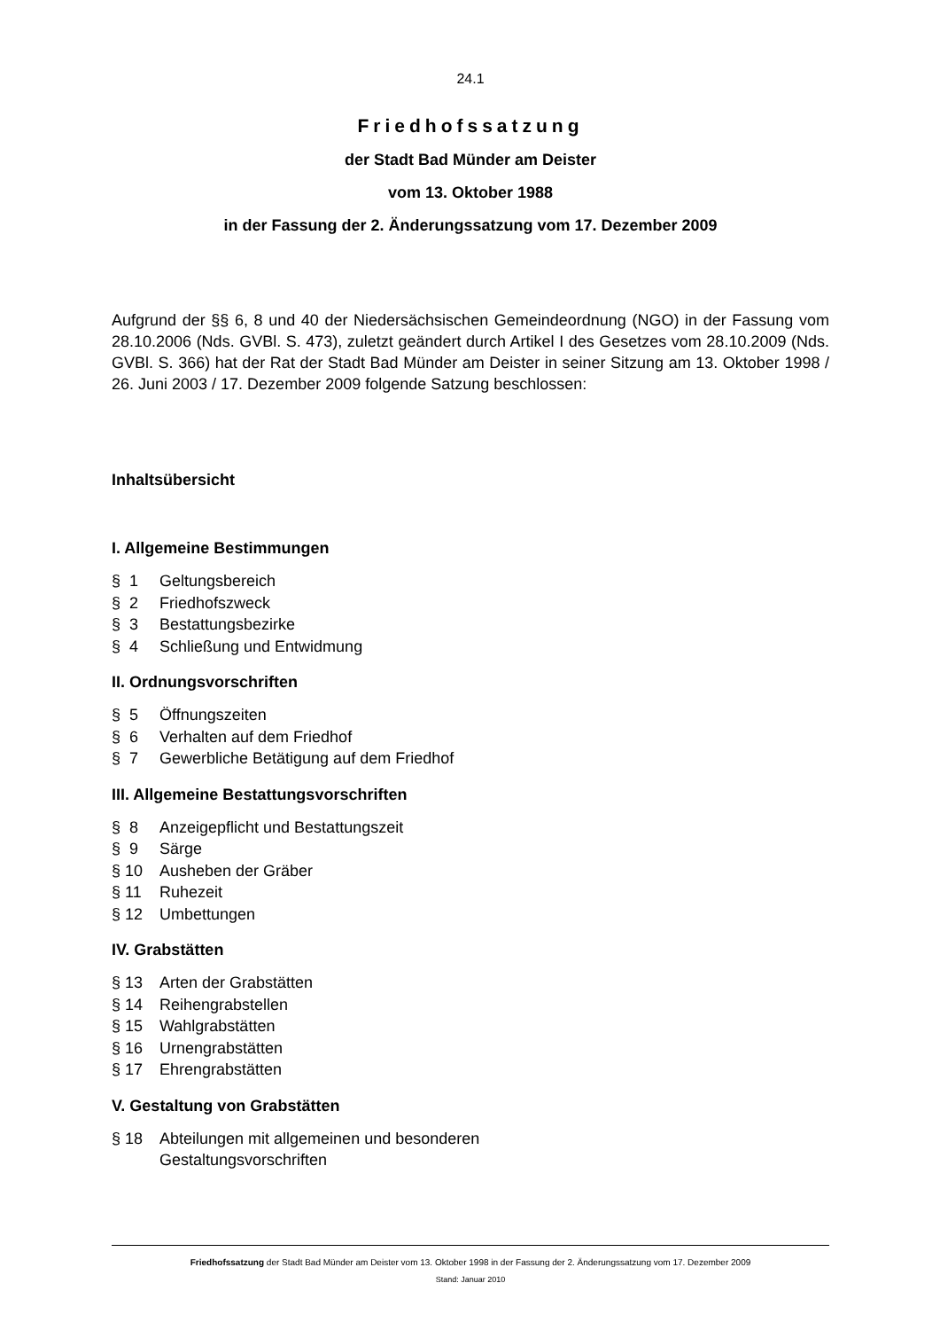24.1
Friedhofssatzung
der Stadt Bad Münder am Deister
vom 13. Oktober 1988
in der Fassung der 2. Änderungssatzung vom 17. Dezember 2009
Aufgrund der §§ 6, 8 und 40 der Niedersächsischen Gemeindeordnung (NGO) in der Fassung vom 28.10.2006 (Nds. GVBl. S. 473), zuletzt geändert durch Artikel I des Gesetzes vom 28.10.2009 (Nds. GVBl. S. 366) hat der Rat der Stadt Bad Münder am Deister in seiner Sitzung am 13. Oktober 1998 / 26. Juni 2003 / 17. Dezember 2009 folgende Satzung beschlossen:
Inhaltsübersicht
I. Allgemeine Bestimmungen
§ 1 Geltungsbereich
§ 2 Friedhofszweck
§ 3 Bestattungsbezirke
§ 4 Schließung und Entwidmung
II. Ordnungsvorschriften
§ 5 Öffnungszeiten
§ 6 Verhalten auf dem Friedhof
§ 7 Gewerbliche Betätigung auf dem Friedhof
III. Allgemeine Bestattungsvorschriften
§ 8 Anzeigepflicht und Bestattungszeit
§ 9 Särge
§ 10 Ausheben der Gräber
§ 11 Ruhezeit
§ 12 Umbettungen
IV. Grabstätten
§ 13 Arten der Grabstätten
§ 14 Reihengrabstellen
§ 15 Wahlgrabstätten
§ 16 Urnengrabstätten
§ 17 Ehrengrabstätten
V. Gestaltung von Grabstätten
§ 18 Abteilungen mit allgemeinen und besonderen
Gestaltungsvorschriften
Friedhofssatzung der Stadt Bad Münder am Deister vom 13. Oktober 1998 in der Fassung der 2. Änderungssatzung vom 17. Dezember 2009
Stand: Januar 2010